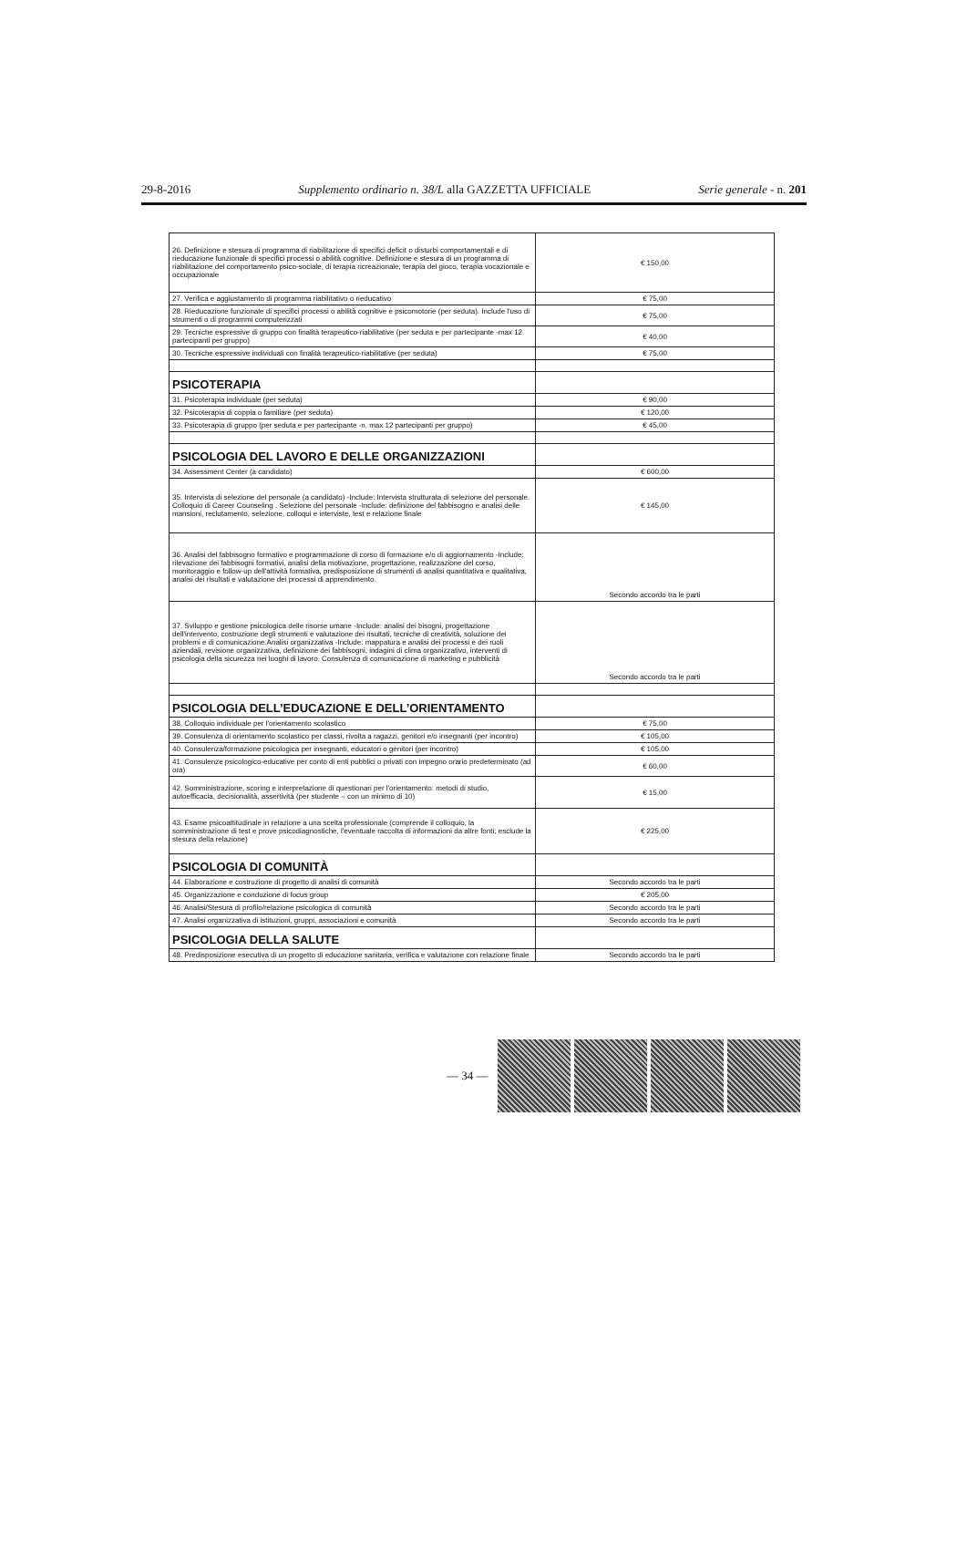29-8-2016 Supplemento ordinario n. 38/L alla GAZZETTA UFFICIALE Serie generale - n. 201
| 26. Definizione e stesura di programma di riabilitazione di specifici deficit o disturbi comportamentali e di rieducazione funzionale di specifici processi o abilità cognitive. Definizione e stesura di un programma di riabilitazione del comportamento psico-sociale, di terapia ricreazionale, terapia del gioco, terapia vocazionale e occupazionale | € 150,00 |
| 27. Verifica e aggiustamento di programma riabilitativo o rieducativo | € 75,00 |
| 28. Rieducazione funzionale di specifici processi o abilità cognitive e psicomotorie (per seduta). Include l'uso di strumenti o di programmi computerizzati | € 75,00 |
| 29. Tecniche espressive di gruppo con finalità terapeutico-riabilitative (per seduta e per partecipante -max 12 partecipanti per gruppo) | € 40,00 |
| 30. Tecniche espressive individuali con finalità terapeutico-riabilitative (per seduta) | € 75,00 |
| PSICOTERAPIA | |
| 31. Psicoterapia individuale (per seduta) | € 90,00 |
| 32. Psicoterapia di coppia o familiare (per seduta) | € 120,00 |
| 33. Psicoterapia di gruppo (per seduta e per partecipante -n. max 12 partecipanti per gruppo) | € 45,00 |
| PSICOLOGIA DEL LAVORO E DELLE ORGANIZZAZIONI | |
| 34. Assessment Center (a candidato) | € 600,00 |
| 35. Intervista di selezione del personale (a candidato) -Include: Intervista strutturata di selezione del personale. Colloquio di Career Counseling . Selezione del personale -Include: definizione del fabbisogno e analisi delle mansioni, reclutamento, selezione, colloqui e interviste, test e relazione finale | € 145,00 |
| 36. Analisi del fabbisogno formativo e programmazione di corso di formazione e/o di aggiornamento -Include: rilevazione dei fabbisogni formativi, analisi della motivazione, progettazione, realizzazione del corso, monitoraggio e follow-up dell'attività formativa, predisposizione di strumenti di analisi quantitativa e qualitativa, analisi dei risultati e valutazione dei processi di apprendimento. | Secondo accordo tra le parti |
| 37. Sviluppo e gestione psicologica delle risorse umane -Include: analisi dei bisogni, progettazione dell'intervento, costruzione degli strumenti e valutazione dei risultati, tecniche di creatività, soluzione dei problemi e di comunicazione.Analisi organizzativa -Include: mappatura e analisi dei processi e dei ruoli aziendali, revisione organizzativa, definizione dei fabbisogni, indagini di clima organizzativo, interventi di psicologia della sicurezza nei luoghi di lavoro. Consulenza di comunicazione di marketing e pubblicità | Secondo accordo tra le parti |
| PSICOLOGIA DELL’EDUCAZIONE E DELL’ORIENTAMENTO | |
| 38. Colloquio individuale per l'orientamento scolastico | € 75,00 |
| 39. Consulenza di orientamento scolastico per classi, rivolta a ragazzi, genitori e/o insegnanti (per incontro) | € 105,00 |
| 40. Consulenza/formazione psicologica per insegnanti, educatori o genitori (per incontro) | € 105,00 |
| 41. Consulenze psicologico-educative per conto di enti pubblici o privati con impegno orario predeterminato (ad ora) | € 60,00 |
| 42. Somministrazione, scoring e interpretazione di questionari per l'orientamento: metodi di studio, autoefficacia, decisionalità, assertività (per studente – con un minimo di 10) | € 15,00 |
| 43. Esame psicoattitudinale in relazione a una scelta professionale (comprende il colloquio, la somministrazione di test e prove psicodiagnostiche, l'eventuale raccolta di informazioni da altre fonti; esclude la stesura della relazione) | € 225,00 |
| PSICOLOGIA DI COMUNITÀ | |
| 44. Elaborazione e costruzione di progetto di analisi di comunità | Secondo accordo tra le parti |
| 45. Organizzazione e conduzione di focus group | € 205,00 |
| 46. Analisi/Stesura di profilo/relazione psicologica di comunità | Secondo accordo tra le parti |
| 47. Analisi organizzativa di istituzioni, gruppi, associazioni e comunità | Secondo accordo tra le parti |
| PSICOLOGIA DELLA SALUTE | |
| 48. Predisposizione esecutiva di un progetto di educazione sanitaria, verifica e valutazione con relazione finale | Secondo accordo tra le parti |
— 34 —